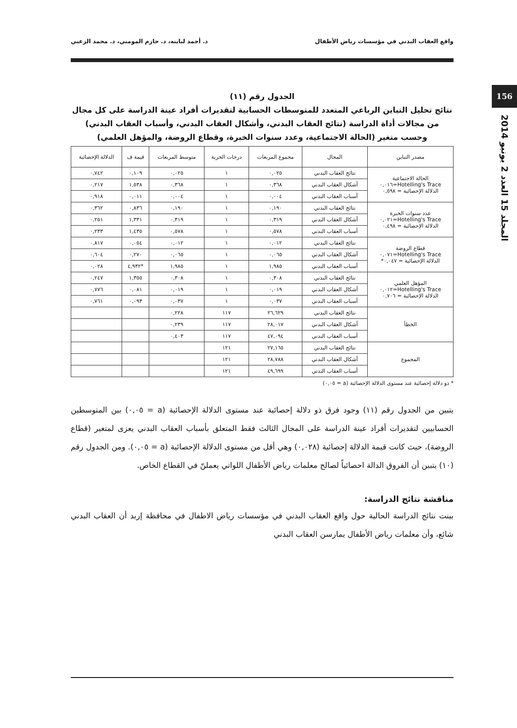واقع العقاب البدني في مؤسسات رياض الأطفال د. أحمد لبابنه، د. حازم المومني، د. محمد الزعبي
156
المجلد 15 العدد 2 يونيو 2014
الجدول رقم (١١)
نتائج تحليل التباين الرباعي المتعدد للمتوسطات الحسابية لتقديرات أفراد عينة الدراسة على كل مجال من مجالات أداة الدراسة (نتائج العقاب البدني، وأشكال العقاب البدني، وأسباب العقاب البدني) وحسب متغير (الحالة الاجتماعية، وعدد سنوات الخبرة، وقطاع الروضة، والمؤهل العلمي)
| مصدر التباين | المجال | مجموع المربعات | درجات الحرية | متوسط المربعات | قيمة ف | الدلالة الإحصائية |
| --- | --- | --- | --- | --- | --- | --- |
| الحالة الاجتماعية Hotelling's Trace=٠,٠١٦ الدلالة الإحصائية = ٠,٥٩٨ | نتائج العقاب البدني | ٠,٠٢٥ | ١ | ٠,٠٢٥ | ٠,١٠٩ | ٠,٧٤٢ |
| | أشكال العقاب البدني | ٠,٣٦٨ | ١ | ٠,٣٦٨ | ١,٥٣٨ | ٠,٢١٧ |
| | أسباب العقاب البدني | ٠,٠٠٤ | ١ | ٠,٠٠٤ | ٠,٠١١ | ٠,٩١٨ |
| عدد سنوات الخبرة Hotelling's Trace=٠,٠٢١ الدلالة الإحصائية = ٠,٤٩٨ | نتائج العقاب البدني | ٠,١٩٠ | ١ | ٠,١٩٠ | ٠,٨٣٦ | ٠,٣٦٢ |
| | أشكال العقاب البدني | ٠,٣١٩ | ١ | ٠,٣١٩ | ١,٣٣١ | ٠,٢٥١ |
| | أسباب العقاب البدني | ٠,٥٧٨ | ١ | ٠,٥٧٨ | ١,٤٣٥ | ٠,٢٣٣ |
| قطاع الروضة Hotelling's Trace=٠,٠٧١ الدلالة الإحصائية = ٠,٠٤٧* | نتائج العقاب البدني | ٠,٠١٢ | ١ | ٠,٠١٢ | ٠,٠٥٤ | ٠,٨١٧ |
| | أشكال العقاب البدني | ٠,٠٦٥ | ١ | ٠,٠٦٥ | ٠,٢٧٠ | ٠,٦٠٤ |
| | أسباب العقاب البدني | ١,٩٨٥ | ١ | ١,٩٨٥ | *٤,٩٣٢ | ٠,٠٢٨ |
| المؤهل العلمي Hotelling's Trace=٠,٠١٢ الدلالة الإحصائية = ٠,٧٠٦ | نتائج العقاب البدني | ٠,٣٠٨ | ١ | ٠,٣٠٨ | ١,٣٥٥ | ٠,٢٤٧ |
| | أشكال العقاب البدني | ٠,٠١٩ | ١ | ٠,٠١٩ | ٠,٠٨١ | ٠,٧٧٦ |
| | أسباب العقاب البدني | ٠,٠٣٧ | ١ | ٠,٠٣٧ | ٠,٠٩٣ | ٠,٧٦١ |
| الخطأ | نتائج العقاب البدني | ٢٦,٦٢٩ | ١١٧ | ٠,٢٢٨ | | |
| | أشكال العقاب البدني | ٢٨,٠١٧ | ١١٧ | ٠,٢٣٩ | | |
| | أسباب العقاب البدني | ٤٧,٠٩٤ | ١١٧ | ٠,٤٠٣ | | |
| المجموع | نتائج العقاب البدني | ٢٧,١٦٥ | ١٢١ | | | |
| | أشكال العقاب البدني | ٢٨,٧٨٨ | ١٢١ | | | |
| | أسباب العقاب البدني | ٤٩,٦٩٩ | ١٢١ | | | |
* ذو دلالة إحصائية عند مستوى الدلالة الإحصائية (a = ٠,٠٥)
يتبين من الجدول رقم (١١) وجود فرق ذو دلالة إحصائية عند مستوى الدلالة الإحصائية (a = ٠,٠٥) بين المتوسطين الحسابيين لتقديرات أفراد عينة الدراسة على المجال الثالث فقط المتعلق بأسباب العقاب البدني يعزى لمتغير (قطاع الروضة)، حيث كانت قيمة الدلالة إحصائية (٠,٠٢٨) وهي أقل من مستوى الدلالة الإحصائية (a = ٠,٠٥). ومن الجدول رقم (١٠) يتبين أن الفروق الدالة احصائياً لصالح معلمات رياض الأطفال اللواتي يعملنّ في القطاع الخاص.
مناقشة نتائج الدراسة:
بينت نتائج الدراسة الحالية حول واقع العقاب البدني في مؤسسات رياض الاطفال في محافظة إربد أن العقاب البدني شائع، وأن معلمات رياض الأطفال يمارسن العقاب البدني